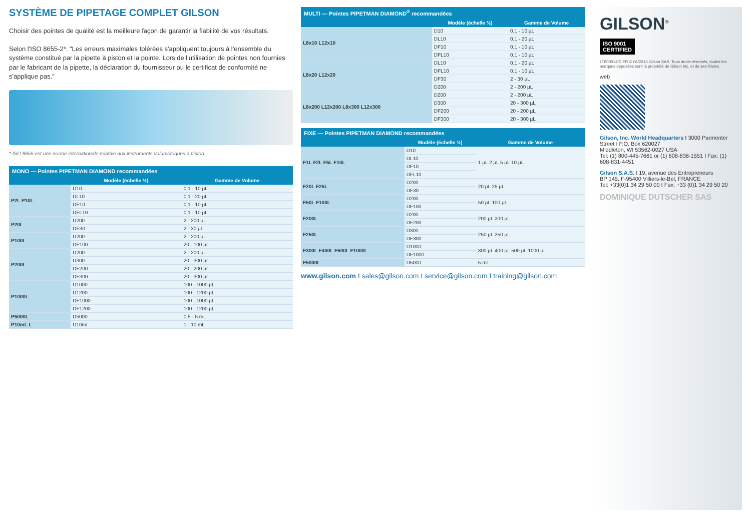SYSTÈME DE PIPETAGE COMPLET GILSON
Choisir des pointes de qualité est la meilleure façon de garantir la fiabilité de vos résultats.
Selon l'ISO 8655-2*: "Les erreurs maximales tolérées s'appliquent toujours à l'ensemble du système constitué par la pipette à piston et la pointe. Lors de l'utilisation de pointes non fournies par le fabricant de la pipette, la déclaration du fournisseur ou le certificat de conformité ne s'applique pas."
* ISO 8655 est une norme internationale relative aux instruments volumétriques à piston.
MONO — Pointes PIPETMAN DIAMOND recommandées
| | Modèle (échelle ½) | Gamme de Volume |
| --- | --- | --- |
| P2L P10L | D10 | 0,1 - 10 µL |
| | DL10 | 0,1 - 20 µL |
| | DF10 | 0,1 - 10 µL |
| | DFL10 | 0,1 - 10 µL |
| P20L | D200 | 2 - 200 µL |
| | DF30 | 2 - 30 µL |
| P100L | D200 | 2 - 200 µL |
| | DF100 | 20 - 100 µL |
| P200L | D200 | 2 - 200 µL |
| | D300 | 20 - 300 µL |
| | DF200 | 20 - 200 µL |
| | DF300 | 20 - 300 µL |
| P1000L | D1000 | 100 - 1000 µL |
| | D1200 | 100 - 1200 µL |
| | DF1000 | 100 - 1000 µL |
| | DF1200 | 100 - 1200 µL |
| P5000L | D5000 | 0,5 - 5 mL |
| P10mL L | D10mL | 1 - 10 mL |
MULTI — Pointes PIPETMAN DIAMOND <sup>®</sup> recommandées
| | Modèle (échelle ½) | Gamme de Volume |
| --- | --- | --- |
| L8x10 L12x10 | D10 | 0,1 - 10 µL |
| | DL10 | 0,1 - 20 µL |
| | DF10 | 0,1 - 10 µL |
| | DFL10 | 0,1 - 10 µL |
| L8x20 L12x20 | DL10 | 0,1 - 20 µL |
| | DFL10 | 0,1 - 10 µL |
| | DF30 | 2 - 30 µL |
| | D200 | 2 - 200 µL |
| L8x200 L12x200 L8x300 L12x300 | D200 | 2 - 200 µL |
| | D300 | 20 - 300 µL |
| | DF200 | 20 - 200 µL |
| | DF300 | 20 - 300 µL |
FIXE — Pointes PIPETMAN DIAMOND recommandées
| | Modèle (échelle ½) | Gamme de Volume |
| --- | --- | --- |
| F1L F2L F5L F10L | D10 | 1 µL 2 µL 5 µL 10 µL |
| | DL10 | |
| | DF10 | |
| | DFL10 | |
| F20L F25L | D200 | 20 µL 25 µL |
| | DF30 | |
| F50L F100L | D200 | 50 µL 100 µL |
| | DF100 | |
| F200L | D200 | 200 µL 200 µL |
| | DF200 | |
| F250L | D300 | 250 µL 250 µL |
| | DF300 | |
| F300L F400L F500L F1000L | D1000 | 300 µL 400 µL 500 µL 1000 µL |
| | DF1000 | |
| F5000L | D5000 | 5 mL |
www.gilson.com I sales@gilson.com I service@gilson.com I training@gilson.com
GILSON<sup>®</sup>
ISO 9001
CERTIFIED
LT800514/D FR © 06/2013 Gilson SAS. Tous droits réservés, toutes les marques déposées sont la propriété de Gilson Inc. et de ses filiales.
web
Gilson, Inc. World Headquarters I 3000 Parmenter Street I P.O. Box 620027
Middleton, WI 53562-0027 USA
Tel: (1) 800-445-7661 or (1) 608-836-1551 I Fax: (1) 608-831-4451
Gilson S.A.S. I 19, avenue des Entrepreneurs
BP 145, F-95400 Villiers-le-Bel, FRANCE
Tel: +33(0)1 34 29 50 00 I Fax: +33 (0)1 34 29 50 20
DOMINIQUE DUTSCHER SAS